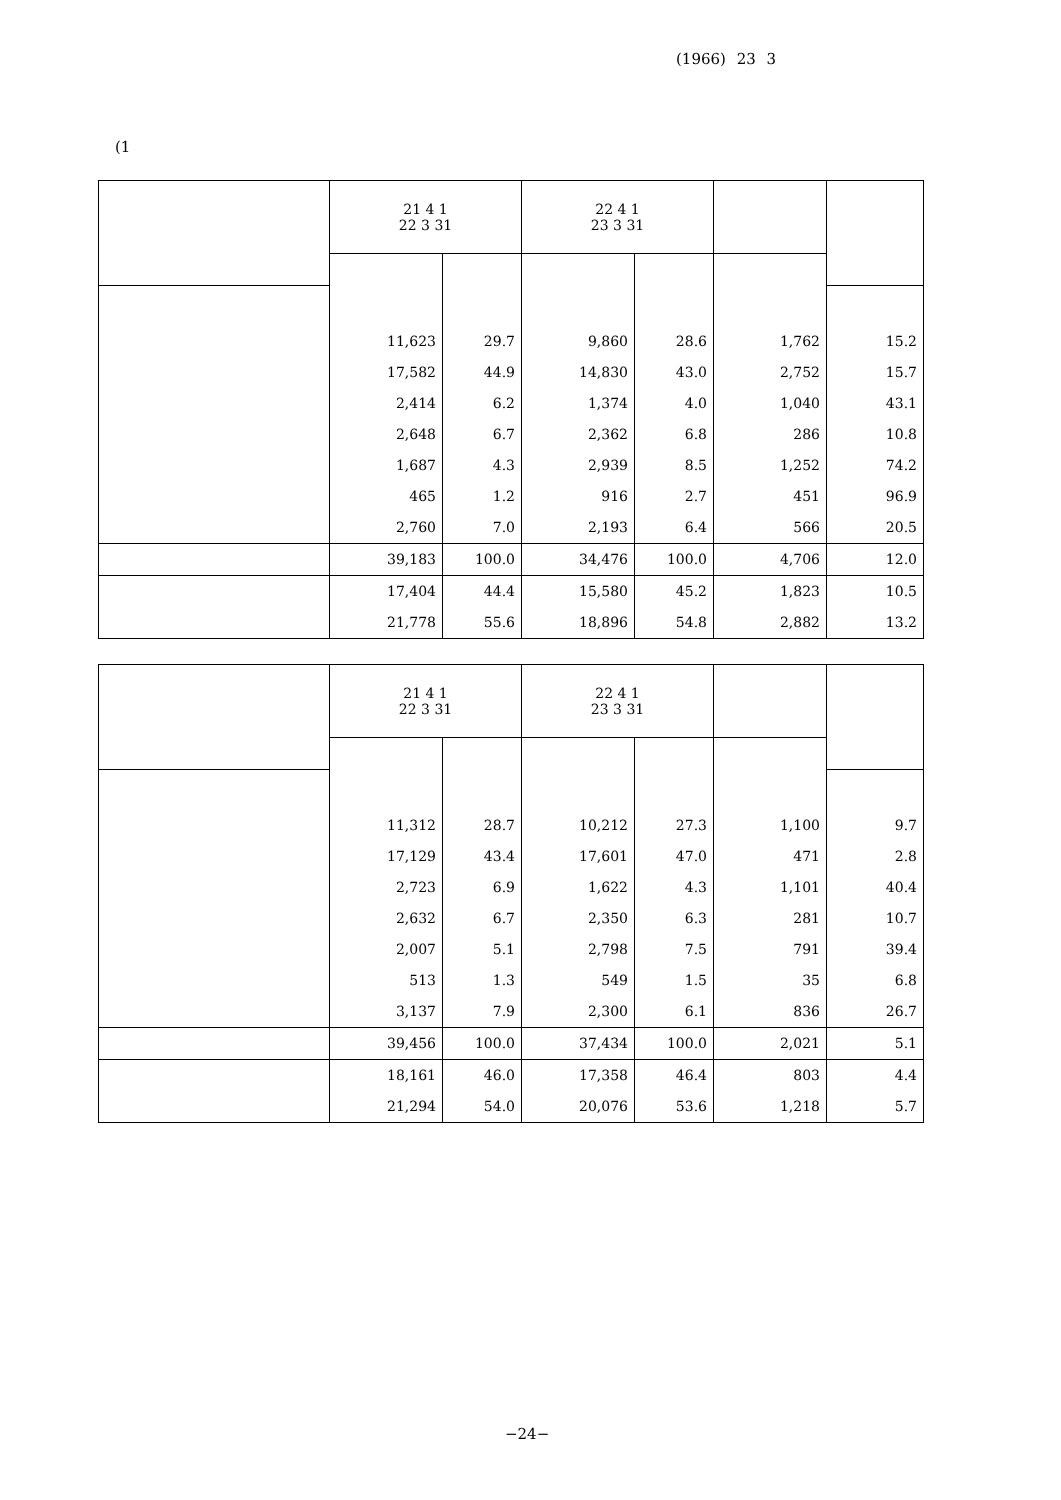(1966) 23 3
(1
| | 21 4 1 22 3 31 | | 22 4 1 23 3 31 | | | |
| | 11,623 | 29.7 | 9,860 | 28.6 | 1,762 | 15.2 |
| | 17,582 | 44.9 | 14,830 | 43.0 | 2,752 | 15.7 |
| | 2,414 | 6.2 | 1,374 | 4.0 | 1,040 | 43.1 |
| | 2,648 | 6.7 | 2,362 | 6.8 | 286 | 10.8 |
| | 1,687 | 4.3 | 2,939 | 8.5 | 1,252 | 74.2 |
| | 465 | 1.2 | 916 | 2.7 | 451 | 96.9 |
| | 2,760 | 7.0 | 2,193 | 6.4 | 566 | 20.5 |
| | 39,183 | 100.0 | 34,476 | 100.0 | 4,706 | 12.0 |
| | 17,404 | 44.4 | 15,580 | 45.2 | 1,823 | 10.5 |
| | 21,778 | 55.6 | 18,896 | 54.8 | 2,882 | 13.2 |
| | 21 4 1 22 3 31 | | 22 4 1 23 3 31 | | | |
| | 11,312 | 28.7 | 10,212 | 27.3 | 1,100 | 9.7 |
| | 17,129 | 43.4 | 17,601 | 47.0 | 471 | 2.8 |
| | 2,723 | 6.9 | 1,622 | 4.3 | 1,101 | 40.4 |
| | 2,632 | 6.7 | 2,350 | 6.3 | 281 | 10.7 |
| | 2,007 | 5.1 | 2,798 | 7.5 | 791 | 39.4 |
| | 513 | 1.3 | 549 | 1.5 | 35 | 6.8 |
| | 3,137 | 7.9 | 2,300 | 6.1 | 836 | 26.7 |
| | 39,456 | 100.0 | 37,434 | 100.0 | 2,021 | 5.1 |
| | 18,161 | 46.0 | 17,358 | 46.4 | 803 | 4.4 |
| | 21,294 | 54.0 | 20,076 | 53.6 | 1,218 | 5.7 |
−24−